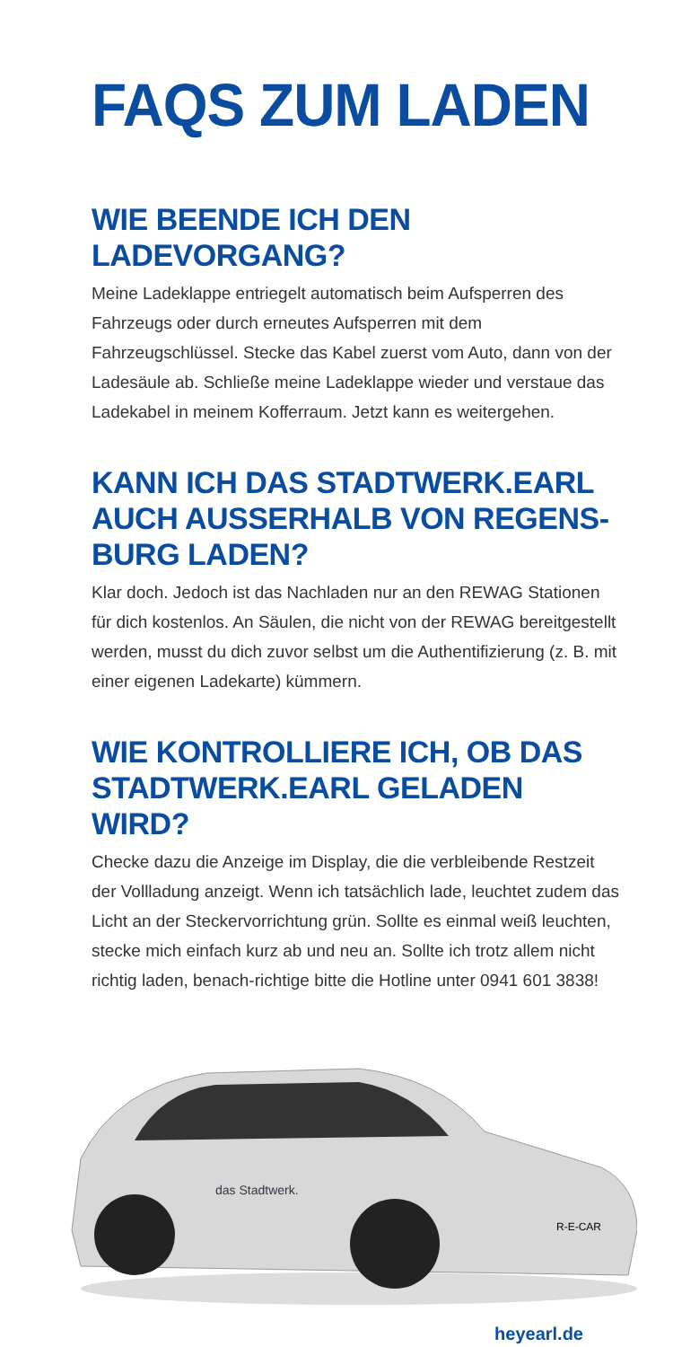FAQS ZUM LADEN
WIE BEENDE ICH DEN
LADEVORGANG?
Meine Ladeklappe entriegelt automatisch beim Aufsperren des Fahrzeugs oder durch erneutes Aufsperren mit dem Fahrzeugschlüssel. Stecke das Kabel zuerst vom Auto, dann von der Ladesäule ab. Schließe meine Ladeklappe wieder und verstaue das Ladekabel in meinem Kofferraum. Jetzt kann es weitergehen.
KANN ICH DAS STADTWERK.EARL AUCH AUSSERHALB VON REGENS-BURG LADEN?
Klar doch. Jedoch ist das Nachladen nur an den REWAG Stationen für dich kostenlos. An Säulen, die nicht von der REWAG bereitgestellt werden, musst du dich zuvor selbst um die Authentifizierung (z. B. mit einer eigenen Ladekarte) kümmern.
WIE KONTROLLIERE ICH, OB DAS STADTWERK.EARL GELADEN WIRD?
Checke dazu die Anzeige im Display, die die verbleibende Restzeit der Vollladung anzeigt. Wenn ich tatsächlich lade, leuchtet zudem das Licht an der Steckervorrichtung grün. Sollte es einmal weiß leuchten, stecke mich einfach kurz ab und neu an. Sollte ich trotz allem nicht richtig laden, benach-richtige bitte die Hotline unter 0941 601 3838!
das Stadtwerk.
R-E-CAR
heyearl.de